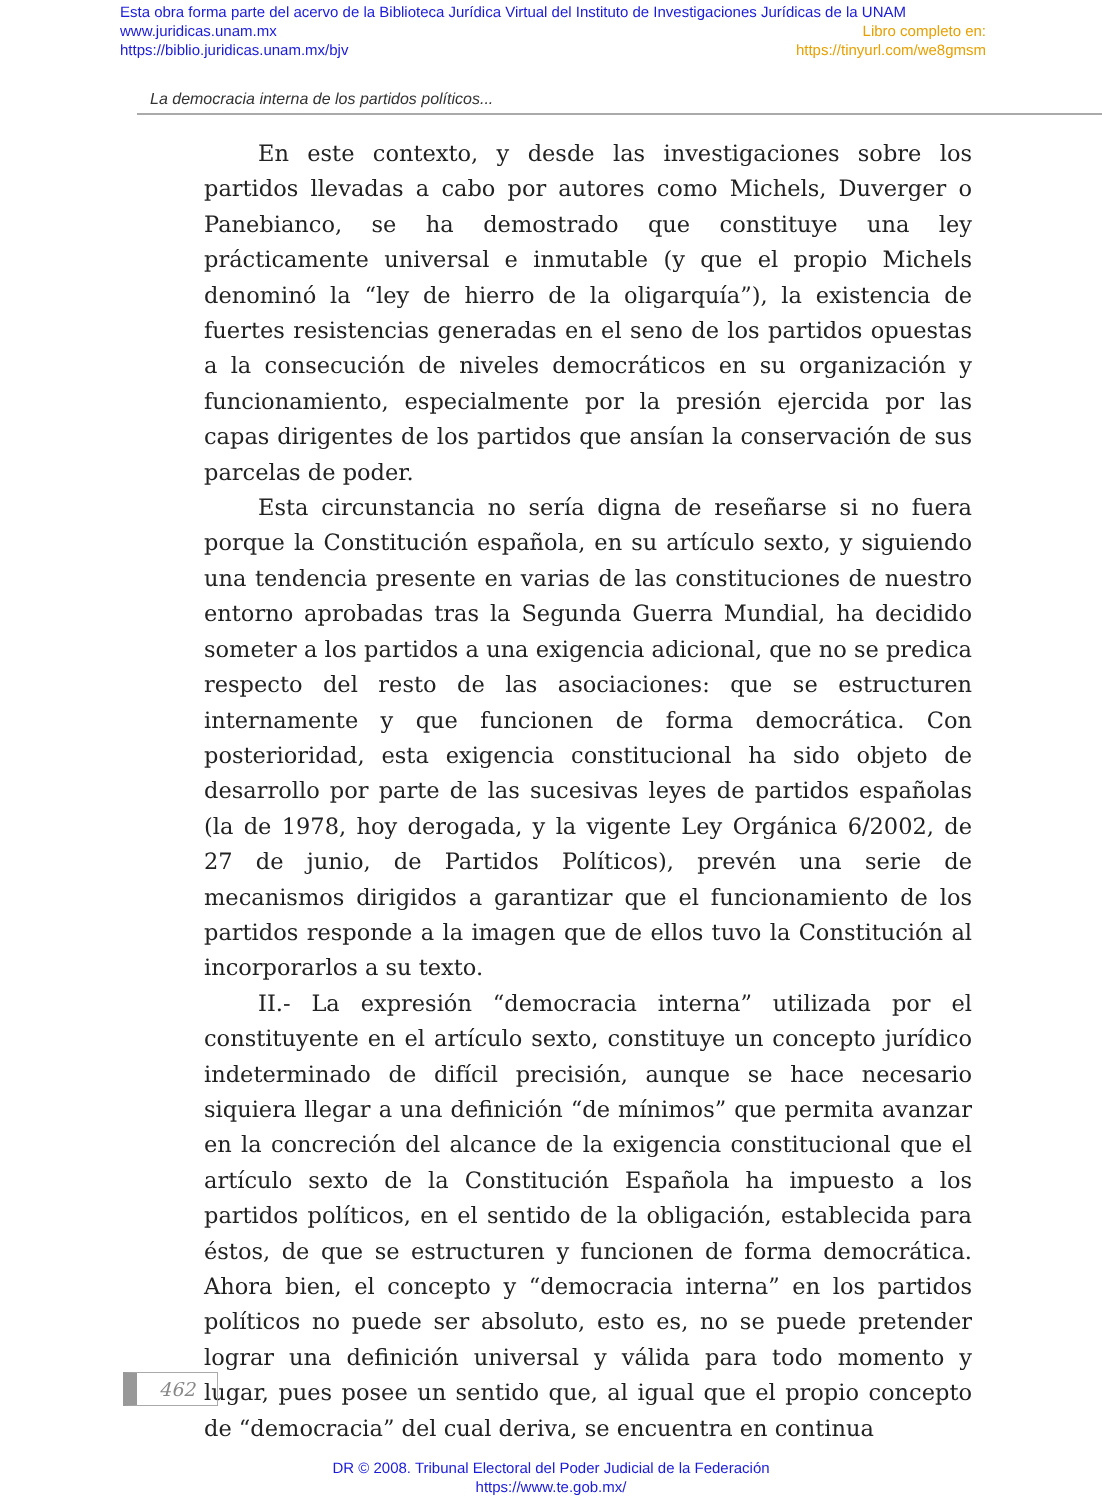Esta obra forma parte del acervo de la Biblioteca Jurídica Virtual del Instituto de Investigaciones Jurídicas de la UNAM
www.juridicas.unam.mx Libro completo en:
https://biblio.juridicas.unam.mx/bjv https://tinyurl.com/we8gmsm
La democracia interna de los partidos políticos...
En este contexto, y desde las investigaciones sobre los partidos llevadas a cabo por autores como Michels, Duverger o Panebianco, se ha demostrado que constituye una ley prácticamente universal e inmutable (y que el propio Michels denominó la “ley de hierro de la oligarquía”), la existencia de fuertes resistencias generadas en el seno de los partidos opuestas a la consecución de niveles democráticos en su organización y funcionamiento, especialmente por la presión ejercida por las capas dirigentes de los partidos que ansían la conservación de sus parcelas de poder.
Esta circunstancia no sería digna de reseñarse si no fuera porque la Constitución española, en su artículo sexto, y siguiendo una tendencia presente en varias de las constituciones de nuestro entorno aprobadas tras la Segunda Guerra Mundial, ha decidido someter a los partidos a una exigencia adicional, que no se predica respecto del resto de las asociaciones: que se estructuren internamente y que funcionen de forma democrática. Con posterioridad, esta exigencia constitucional ha sido objeto de desarrollo por parte de las sucesivas leyes de partidos españolas (la de 1978, hoy derogada, y la vigente Ley Orgánica 6/2002, de 27 de junio, de Partidos Políticos), prevén una serie de mecanismos dirigidos a garantizar que el funcionamiento de los partidos responde a la imagen que de ellos tuvo la Constitución al incorporarlos a su texto.
II.- La expresión “democracia interna” utilizada por el constituyente en el artículo sexto, constituye un concepto jurídico indeterminado de difícil precisión, aunque se hace necesario siquiera llegar a una definición “de mínimos” que permita avanzar en la concreción del alcance de la exigencia constitucional que el artículo sexto de la Constitución Española ha impuesto a los partidos políticos, en el sentido de la obligación, establecida para éstos, de que se estructuren y funcionen de forma democrática. Ahora bien, el concepto y “democracia interna” en los partidos políticos no puede ser absoluto, esto es, no se puede pretender lograr una definición universal y válida para todo momento y lugar, pues posee un sentido que, al igual que el propio concepto de “democracia” del cual deriva, se encuentra en continua
462
DR © 2008. Tribunal Electoral del Poder Judicial de la Federación
https://www.te.gob.mx/